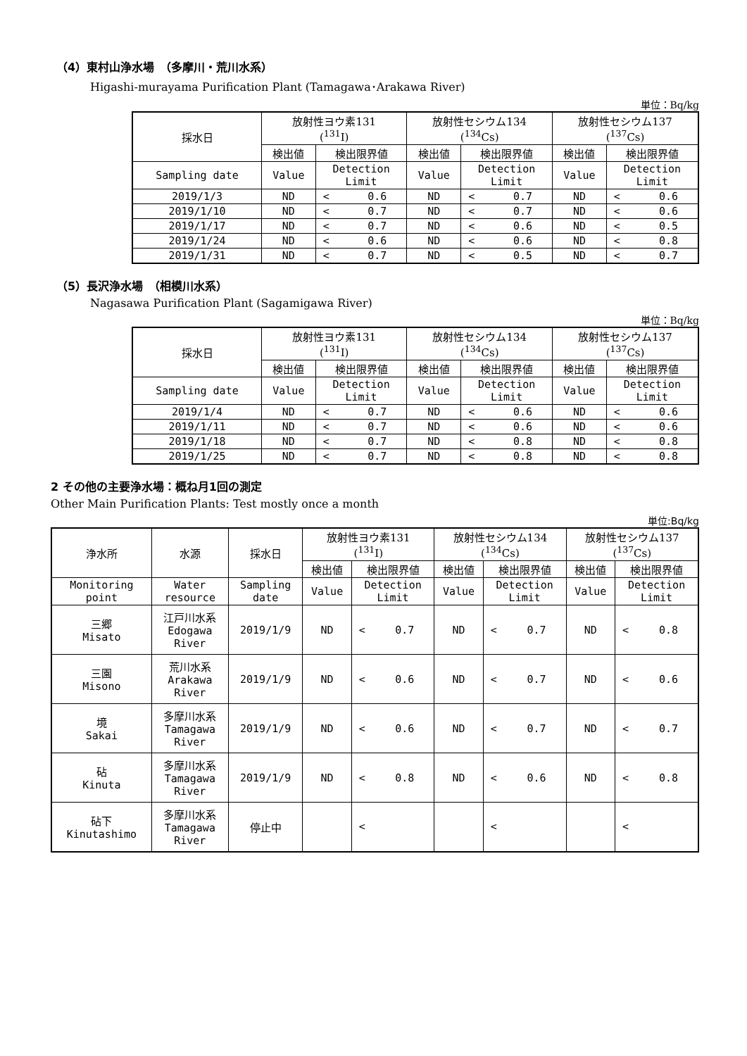（4）東村山浄水場　（多摩川・荒川水系）
Higashi-murayama Purification Plant (Tamagawa･Arakawa River)
単位：Bq/kg
| 採水日 | 放射性ヨウ素131 (<sup>131</sup>I) | | | 放射性セシウム134 (<sup>134</sup>Cs) | | | 放射性セシウム137 (<sup>137</sup>Cs) | | |
| --- | --- | --- | --- | --- | --- | --- | --- | --- | --- |
| | 検出値 | 検出限界値 | | 検出値 | 検出限界値 | | 検出値 | 検出限界値 | |
| Sampling date | Value | Detection Limit | | Value | Detection Limit | | Value | Detection Limit | |
| 2019/1/3 | ND | < | 0.6 | ND | < | 0.7 | ND | < | 0.6 |
| 2019/1/10 | ND | < | 0.7 | ND | < | 0.7 | ND | < | 0.6 |
| 2019/1/17 | ND | < | 0.7 | ND | < | 0.6 | ND | < | 0.5 |
| 2019/1/24 | ND | < | 0.6 | ND | < | 0.6 | ND | < | 0.8 |
| 2019/1/31 | ND | < | 0.7 | ND | < | 0.5 | ND | < | 0.7 |
（5）長沢浄水場　（相模川水系）
Nagasawa Purification Plant (Sagamigawa River)
単位：Bq/kg
| 採水日 | 放射性ヨウ素131 (<sup>131</sup>I) | | | 放射性セシウム134 (<sup>134</sup>Cs) | | | 放射性セシウム137 (<sup>137</sup>Cs) | | |
| --- | --- | --- | --- | --- | --- | --- | --- | --- | --- |
| | 検出値 | 検出限界値 | | 検出値 | 検出限界値 | | 検出値 | 検出限界値 | |
| Sampling date | Value | Detection Limit | | Value | Detection Limit | | Value | Detection Limit | |
| 2019/1/4 | ND | < | 0.7 | ND | < | 0.6 | ND | < | 0.6 |
| 2019/1/11 | ND | < | 0.7 | ND | < | 0.6 | ND | < | 0.6 |
| 2019/1/18 | ND | < | 0.7 | ND | < | 0.8 | ND | < | 0.8 |
| 2019/1/25 | ND | < | 0.7 | ND | < | 0.8 | ND | < | 0.8 |
2 その他の主要浄水場：概ね月1回の測定
Other Main Purification Plants: Test mostly once a month
単位:Bq/kg
| 浄水所 | 水源 | 採水日 | 放射性ヨウ素131 (<sup>131</sup>I) | | | 放射性セシウム134 (<sup>134</sup>Cs) | | | 放射性セシウム137 (<sup>137</sup>Cs) | | |
| --- | --- | --- | --- | --- | --- | --- | --- | --- | --- | --- | --- |
| | | | 検出値 | 検出限界値 | | 検出値 | 検出限界値 | | 検出値 | 検出限界値 | |
| Monitoring point | Water resource | Sampling date | Value | Detection Limit | | Value | Detection Limit | | Value | Detection Limit | |
| 三郷 Misato | 江戸川水系 Edogawa River | 2019/1/9 | ND | < | 0.7 | ND | < | 0.7 | ND | < | 0.8 |
| 三園 Misono | 荒川水系 Arakawa River | 2019/1/9 | ND | < | 0.6 | ND | < | 0.7 | ND | < | 0.6 |
| 境 Sakai | 多摩川水系 Tamagawa River | 2019/1/9 | ND | < | 0.6 | ND | < | 0.7 | ND | < | 0.7 |
| 砧 Kinuta | 多摩川水系 Tamagawa River | 2019/1/9 | ND | < | 0.8 | ND | < | 0.6 | ND | < | 0.8 |
| 砧下 Kinutashimo | 多摩川水系 Tamagawa River | 停止中 | | < | | | < | | | < | |